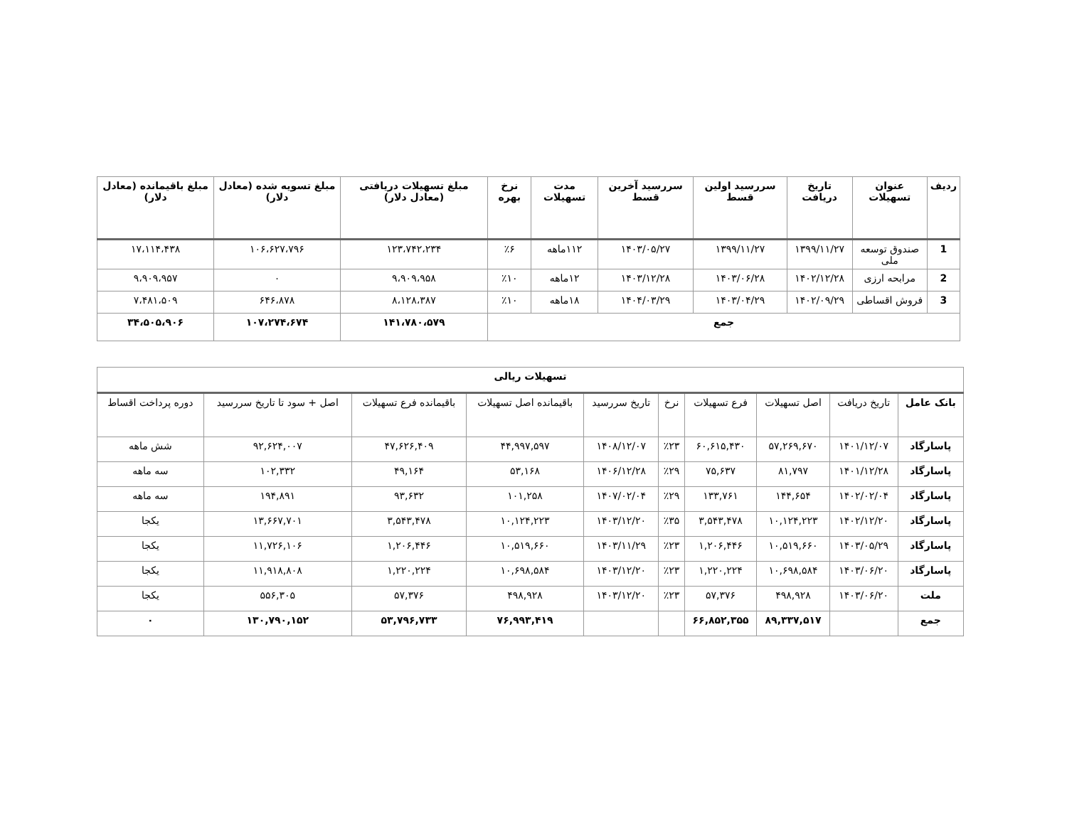| ردیف | عنوان تسهیلات | تاریخ دریافت | سررسید اولین قسط | سررسید آخرین قسط | مدت تسهیلات | نرخ بهره | مبلغ تسهیلات دریافتی (معادل دلار) | مبلغ تسویه شده (معادل دلار) | مبلغ باقیمانده (معادل دلار) |
| --- | --- | --- | --- | --- | --- | --- | --- | --- | --- |
| 1 | صندوق توسعه ملی | ۱۳۹۹/۱۱/۲۷ | ۱۳۹۹/۱۱/۲۷ | ۱۴۰۳/۰۵/۲۷ | ۱۱۲ماهه | ٪۶ | ۱۲۳،۷۴۲،۲۳۴ | ۱۰۶،۶۲۷،۷۹۶ | ۱۷،۱۱۴،۴۳۸ |
| 2 | مرابحه ارزی | ۱۴۰۲/۱۲/۲۸ | ۱۴۰۳/۰۶/۲۸ | ۱۴۰۳/۱۲/۲۸ | ۱۲ماهه | ٪۱۰ | ۹،۹۰۹،۹۵۸ | ۰ | ۹،۹۰۹،۹۵۷ |
| 3 | فروش اقساطی | ۱۴۰۲/۰۹/۲۹ | ۱۴۰۳/۰۴/۲۹ | ۱۴۰۴/۰۳/۲۹ | ۱۸ماهه | ٪۱۰ | ۸،۱۲۸،۳۸۷ | ۶۴۶،۸۷۸ | ۷،۴۸۱،۵۰۹ |
| جمع | | | | | | | ۱۴۱،۷۸۰،۵۷۹ | ۱۰۷،۲۷۴،۶۷۴ | ۳۴،۵۰۵،۹۰۶ |
| تسهیلات ریالی | | | | | | | | | |
| --- | --- | --- | --- | --- | --- | --- | --- | --- | --- |
| بانک عامل | تاریخ دریافت | اصل تسهیلات | فرع تسهیلات | نرخ | تاریخ سررسید | باقیمانده اصل تسهیلات | باقیمانده فرع تسهیلات | اصل + سود تا تاریخ سررسید | دوره پرداخت اقساط |
| پاسارگاد | ۱۴۰۱/۱۲/۰۷ | ۵۷,۲۶۹,۶۷۰ | ۶۰,۶۱۵,۴۳۰ | ٪۲۳ | ۱۴۰۸/۱۲/۰۷ | ۴۴,۹۹۷,۵۹۷ | ۴۷,۶۲۶,۴۰۹ | ۹۲,۶۲۴,۰۰۷ | شش ماهه |
| پاسارگاد | ۱۴۰۱/۱۲/۲۸ | ۸۱,۷۹۷ | ۷۵,۶۳۷ | ٪۲۹ | ۱۴۰۶/۱۲/۲۸ | ۵۳,۱۶۸ | ۴۹,۱۶۴ | ۱۰۲,۳۳۲ | سه ماهه |
| پاسارگاد | ۱۴۰۲/۰۲/۰۴ | ۱۴۴,۶۵۴ | ۱۳۳,۷۶۱ | ٪۲۹ | ۱۴۰۷/۰۲/۰۴ | ۱۰۱,۲۵۸ | ۹۳,۶۳۲ | ۱۹۴,۸۹۱ | سه ماهه |
| پاسارگاد | ۱۴۰۲/۱۲/۲۰ | ۱۰,۱۲۴,۲۲۳ | ۳,۵۴۳,۴۷۸ | ٪۳۵ | ۱۴۰۳/۱۲/۲۰ | ۱۰,۱۲۴,۲۲۳ | ۳,۵۴۳,۴۷۸ | ۱۳,۶۶۷,۷۰۱ | یکجا |
| پاسارگاد | ۱۴۰۳/۰۵/۲۹ | ۱۰,۵۱۹,۶۶۰ | ۱,۲۰۶,۴۴۶ | ٪۲۳ | ۱۴۰۳/۱۱/۲۹ | ۱۰,۵۱۹,۶۶۰ | ۱,۲۰۶,۴۴۶ | ۱۱,۷۲۶,۱۰۶ | یکجا |
| پاسارگاد | ۱۴۰۳/۰۶/۲۰ | ۱۰,۶۹۸,۵۸۴ | ۱,۲۲۰,۲۲۴ | ٪۲۳ | ۱۴۰۳/۱۲/۲۰ | ۱۰,۶۹۸,۵۸۴ | ۱,۲۲۰,۲۲۴ | ۱۱,۹۱۸,۸۰۸ | یکجا |
| ملت | ۱۴۰۳/۰۶/۲۰ | ۴۹۸,۹۲۸ | ۵۷,۳۷۶ | ٪۲۳ | ۱۴۰۳/۱۲/۲۰ | ۴۹۸,۹۲۸ | ۵۷,۳۷۶ | ۵۵۶,۳۰۵ | یکجا |
| جمع | | ۸۹,۳۳۷,۵۱۷ | ۶۶,۸۵۲,۳۵۵ | | | ۷۶,۹۹۳,۴۱۹ | ۵۳,۷۹۶,۷۳۳ | ۱۳۰,۷۹۰,۱۵۲ | ۰ |